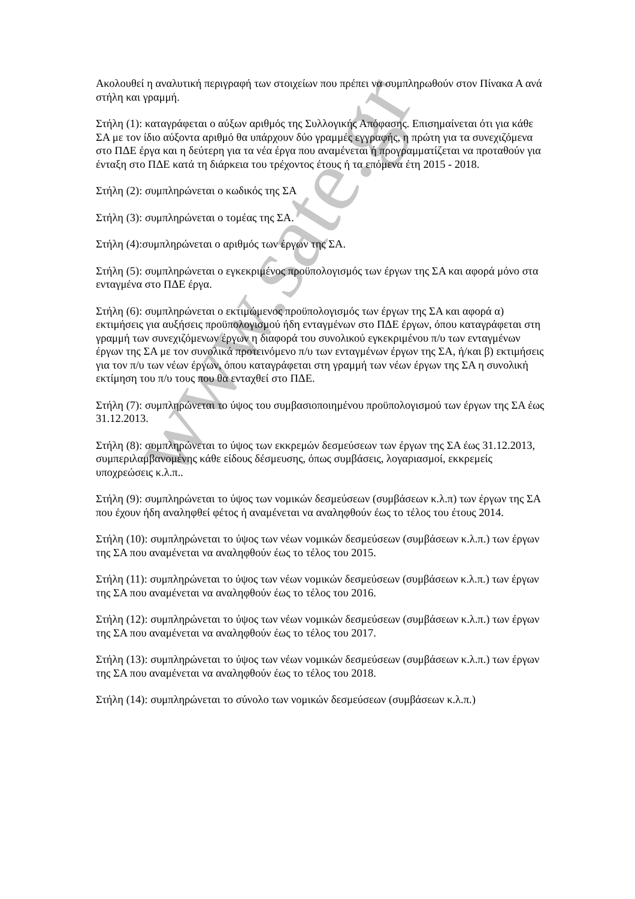Ακολουθεί η αναλυτική περιγραφή των στοιχείων που πρέπει να συμπληρωθούν στον Πίνακα Α ανά στήλη και γραμμή.
Στήλη (1): καταγράφεται ο αύξων αριθμός της Συλλογικής Απόφασης. Επισημαίνεται ότι για κάθε ΣΑ με τον ίδιο αύξοντα αριθμό θα υπάρχουν δύο γραμμές εγγραφής, η πρώτη για τα συνεχιζόμενα στο ΠΔΕ έργα και η δεύτερη για τα νέα έργα που αναμένεται ή προγραμματίζεται να προταθούν για ένταξη στο ΠΔΕ κατά τη διάρκεια του τρέχοντος έτους ή τα επόμενα έτη 2015 - 2018.
Στήλη (2): συμπληρώνεται ο κωδικός της ΣΑ
Στήλη (3): συμπληρώνεται ο τομέας της ΣΑ.
Στήλη (4):συμπληρώνεται ο αριθμός των έργων της ΣΑ.
Στήλη (5): συμπληρώνεται ο εγκεκριμένος προϋπολογισμός των έργων της ΣΑ και αφορά μόνο στα ενταγμένα στο ΠΔΕ έργα.
Στήλη (6): συμπληρώνεται ο εκτιμώμενος προϋπολογισμός των έργων της ΣΑ και αφορά α) εκτιμήσεις για αυξήσεις προϋπολογισμού ήδη ενταγμένων στο ΠΔΕ έργων, όπου καταγράφεται στη γραμμή των συνεχιζόμενων έργων η διαφορά του συνολικού εγκεκριμένου π/υ των ενταγμένων έργων της ΣΑ με τον συνολικά προτεινόμενο π/υ των ενταγμένων έργων της ΣΑ, ή/και β) εκτιμήσεις για τον π/υ των νέων έργων, όπου καταγράφεται στη γραμμή των νέων έργων της ΣΑ η συνολική εκτίμηση του π/υ τους που θα ενταχθεί στο ΠΔΕ.
Στήλη (7): συμπληρώνεται το ύψος του συμβασιοποιημένου προϋπολογισμού των έργων της ΣΑ έως 31.12.2013.
Στήλη (8): συμπληρώνεται το ύψος των εκκρεμών δεσμεύσεων των έργων της ΣΑ έως 31.12.2013, συμπεριλαμβανομένης κάθε είδους δέσμευσης, όπως συμβάσεις, λογαριασμοί, εκκρεμείς υποχρεώσεις κ.λ.π..
Στήλη (9): συμπληρώνεται το ύψος των νομικών δεσμεύσεων (συμβάσεων κ.λ.π) των έργων της ΣΑ που έχουν ήδη αναληφθεί φέτος ή αναμένεται να αναληφθούν έως το τέλος του έτους 2014.
Στήλη (10): συμπληρώνεται το ύψος των νέων νομικών δεσμεύσεων (συμβάσεων κ.λ.π.) των έργων της ΣΑ που αναμένεται να αναληφθούν έως το τέλος του 2015.
Στήλη (11): συμπληρώνεται το ύψος των νέων νομικών δεσμεύσεων (συμβάσεων κ.λ.π.) των έργων της ΣΑ που αναμένεται να αναληφθούν έως το τέλος του 2016.
Στήλη (12): συμπληρώνεται το ύψος των νέων νομικών δεσμεύσεων (συμβάσεων κ.λ.π.) των έργων της ΣΑ που αναμένεται να αναληφθούν έως το τέλος του 2017.
Στήλη (13): συμπληρώνεται το ύψος των νέων νομικών δεσμεύσεων (συμβάσεων κ.λ.π.) των έργων της ΣΑ που αναμένεται να αναληφθούν έως το τέλος του 2018.
Στήλη (14): συμπληρώνεται το σύνολο των νομικών δεσμεύσεων (συμβάσεων κ.λ.π.)
www.sate.gr